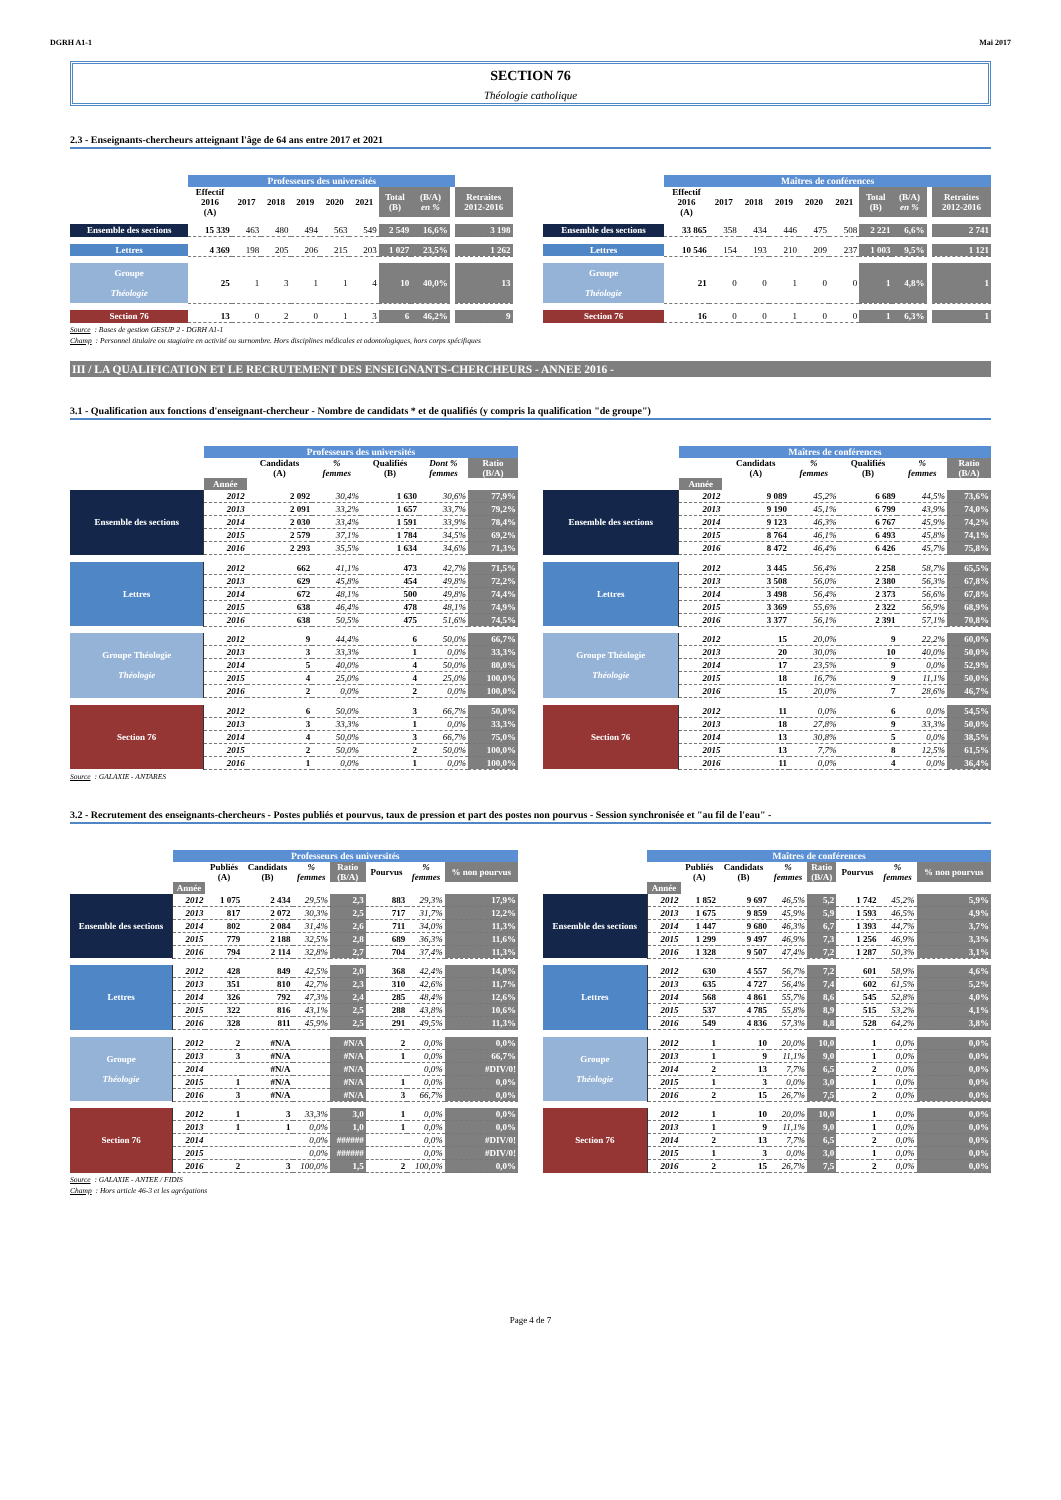DGRH A1-1 Mai 2017
SECTION 76
Théologie catholique
2.3 - Enseignants-chercheurs atteignant l'âge de 64 ans entre 2017 et 2021
| | Professeurs des universités | | | | | | | | | | |
| --- | --- | --- | --- | --- | --- | --- | --- | --- | --- | --- | --- |
| | Effectif 2016 (A) | 2017 | 2018 | 2019 | 2020 | 2021 | Total (B) | (B/A) en % | | Retraites 2012-2016 | |
| Ensemble des sections | 15 339 | 463 | 480 | 494 | 563 | 549 | 2 549 | 16,6% | | 3 198 | |
| Lettres | 4 369 | 198 | 205 | 206 | 215 | 203 | 1 027 | 23,5% | | 1 262 | |
| Groupe Théologie | 25 | 1 | 3 | 1 | 1 | 4 | 10 | 40,0% | | 13 | |
| Section 76 | 13 | 0 | 2 | 0 | 1 | 3 | 6 | 46,2% | | 9 | |
| | Maîtres de conférences | | | | | | | | | |
| --- | --- | --- | --- | --- | --- | --- | --- | --- | --- | --- |
| | Effectif 2016 (A) | 2017 | 2018 | 2019 | 2020 | 2021 | Total (B) | (B/A) en % | | Retraites 2012-2016 |
| Ensemble des sections | 33 865 | 358 | 434 | 446 | 475 | 508 | 2 221 | 6,6% | | 2 741 |
| Lettres | 10 546 | 154 | 193 | 210 | 209 | 237 | 1 003 | 9,5% | | 1 121 |
| Groupe Théologie | 21 | 0 | 0 | 1 | 0 | 0 | 1 | 4,8% | | 1 |
| Section 76 | 16 | 0 | 0 | 1 | 0 | 0 | 1 | 6,3% | | 1 |
Source : Bases de gestion GESUP 2 - DGRH A1-1
Champ : Personnel titulaire ou stagiaire en activité ou surnombre. Hors disciplines médicales et odontologiques, hors corps spécifiques
III / LA QUALIFICATION ET LE RECRUTEMENT DES ENSEIGNANTS-CHERCHEURS - ANNEE 2016 -
3.1 - Qualification aux fonctions d'enseignant-chercheur - Nombre de candidats * et de qualifiés (y compris la qualification "de groupe")
| | Professeurs des universités | | | | | |
| --- | --- | --- | --- | --- | --- | --- |
| | | Candidats (A) | % femmes | Qualifiés (B) | Dont % femmes | Ratio (B/A) |
| | Année | | | | | |
| Ensemble des sections | 2012 | 2 092 | 30,4% | 1 630 | 30,6% | 77,9% |
| | 2013 | 2 091 | 33,2% | 1 657 | 33,7% | 79,2% |
| | 2014 | 2 030 | 33,4% | 1 591 | 33,9% | 78,4% |
| | 2015 | 2 579 | 37,1% | 1 784 | 34,5% | 69,2% |
| | 2016 | 2 293 | 35,5% | 1 634 | 34,6% | 71,3% |
| Lettres | 2012 | 662 | 41,1% | 473 | 42,7% | 71,5% |
| | 2013 | 629 | 45,8% | 454 | 49,8% | 72,2% |
| | 2014 | 672 | 48,1% | 500 | 49,8% | 74,4% |
| | 2015 | 638 | 46,4% | 478 | 48,1% | 74,9% |
| | 2016 | 638 | 50,5% | 475 | 51,6% | 74,5% |
| Groupe Théologie Théologie | 2012 | 9 | 44,4% | 6 | 50,0% | 66,7% |
| | 2013 | 3 | 33,3% | 1 | 0,0% | 33,3% |
| | 2014 | 5 | 40,0% | 4 | 50,0% | 80,0% |
| | 2015 | 4 | 25,0% | 4 | 25,0% | 100,0% |
| | 2016 | 2 | 0,0% | 2 | 0,0% | 100,0% |
| Section 76 | 2012 | 6 | 50,0% | 3 | 66,7% | 50,0% |
| | 2013 | 3 | 33,3% | 1 | 0,0% | 33,3% |
| | 2014 | 4 | 50,0% | 3 | 66,7% | 75,0% |
| | 2015 | 2 | 50,0% | 2 | 50,0% | 100,0% |
| | 2016 | 1 | 0,0% | 1 | 0,0% | 100,0% |
| | Maîtres de conférences | | | | | |
| --- | --- | --- | --- | --- | --- | --- |
| | | Candidats (A) | % femmes | Qualifiés (B) | % femmes | Ratio (B/A) |
| | Année | | | | | |
| Ensemble des sections | 2012 | 9 089 | 45,2% | 6 689 | 44,5% | 73,6% |
| | 2013 | 9 190 | 45,1% | 6 799 | 43,9% | 74,0% |
| | 2014 | 9 123 | 46,3% | 6 767 | 45,9% | 74,2% |
| | 2015 | 8 764 | 46,1% | 6 493 | 45,8% | 74,1% |
| | 2016 | 8 472 | 46,4% | 6 426 | 45,7% | 75,8% |
| Lettres | 2012 | 3 445 | 56,4% | 2 258 | 58,7% | 65,5% |
| | 2013 | 3 508 | 56,0% | 2 380 | 56,3% | 67,8% |
| | 2014 | 3 498 | 56,4% | 2 373 | 56,6% | 67,8% |
| | 2015 | 3 369 | 55,6% | 2 322 | 56,9% | 68,9% |
| | 2016 | 3 377 | 56,1% | 2 391 | 57,1% | 70,8% |
| Groupe Théologie Théologie | 2012 | 15 | 20,0% | 9 | 22,2% | 60,0% |
| | 2013 | 20 | 30,0% | 10 | 40,0% | 50,0% |
| | 2014 | 17 | 23,5% | 9 | 0,0% | 52,9% |
| | 2015 | 18 | 16,7% | 9 | 11,1% | 50,0% |
| | 2016 | 15 | 20,0% | 7 | 28,6% | 46,7% |
| Section 76 | 2012 | 11 | 0,0% | 6 | 0,0% | 54,5% |
| | 2013 | 18 | 27,8% | 9 | 33,3% | 50,0% |
| | 2014 | 13 | 30,8% | 5 | 0,0% | 38,5% |
| | 2015 | 13 | 7,7% | 8 | 12,5% | 61,5% |
| | 2016 | 11 | 0,0% | 4 | 0,0% | 36,4% |
Source : GALAXIE - ANTARES
3.2 - Recrutement des enseignants-chercheurs - Postes publiés et pourvus, taux de pression et part des postes non pourvus - Session synchronisée et "au fil de l'eau" -
| | Professeurs des universités | | | | | | | |
| --- | --- | --- | --- | --- | --- | --- | --- | --- |
| | | Publiés (A) | Candidats (B) | % femmes | Ratio (B/A) | Pourvus | % femmes | % non pourvus |
| | Année | | | | | | | |
| Ensemble des sections | 2012 | 1 075 | 2 434 | 29,5% | 2,3 | 883 | 29,3% | 17,9% |
| | 2013 | 817 | 2 072 | 30,3% | 2,5 | 717 | 31,7% | 12,2% |
| | 2014 | 802 | 2 084 | 31,4% | 2,6 | 711 | 34,0% | 11,3% |
| | 2015 | 779 | 2 188 | 32,5% | 2,8 | 689 | 36,3% | 11,6% |
| | 2016 | 794 | 2 114 | 32,8% | 2,7 | 704 | 37,4% | 11,3% |
| Lettres | 2012 | 428 | 849 | 42,5% | 2,0 | 368 | 42,4% | 14,0% |
| | 2013 | 351 | 810 | 42,7% | 2,3 | 310 | 42,6% | 11,7% |
| | 2014 | 326 | 792 | 47,3% | 2,4 | 285 | 48,4% | 12,6% |
| | 2015 | 322 | 816 | 43,1% | 2,5 | 288 | 43,8% | 10,6% |
| | 2016 | 328 | 811 | 45,9% | 2,5 | 291 | 49,5% | 11,3% |
| Groupe Théologie | 2012 | 2 | #N/A | | #N/A | 2 | 0,0% | 0,0% |
| | 2013 | 3 | #N/A | | #N/A | 1 | 0,0% | 66,7% |
| | 2014 | | #N/A | | #N/A | | 0,0% | #DIV/0! |
| | 2015 | 1 | #N/A | | #N/A | 1 | 0,0% | 0,0% |
| | 2016 | 3 | #N/A | | #N/A | 3 | 66,7% | 0,0% |
| Section 76 | 2012 | 1 | 3 | 33,3% | 3,0 | 1 | 0,0% | 0,0% |
| | 2013 | 1 | 1 | 0,0% | 1,0 | 1 | 0,0% | 0,0% |
| | 2014 | | | 0,0% | ###### | | 0,0% | #DIV/0! |
| | 2015 | | | 0,0% | ###### | | 0,0% | #DIV/0! |
| | 2016 | 2 | 3 | 100,0% | 1,5 | 2 | 100,0% | 0,0% |
| | Maîtres de conférences | | | | | | | |
| --- | --- | --- | --- | --- | --- | --- | --- | --- |
| | | Publiés (A) | Candidats (B) | % femmes | Ratio (B/A) | Pourvus | % femmes | % non pourvus |
| | Année | | | | | | | |
| Ensemble des sections | 2012 | 1 852 | 9 697 | 46,5% | 5,2 | 1 742 | 45,2% | 5,9% |
| | 2013 | 1 675 | 9 859 | 45,9% | 5,9 | 1 593 | 46,5% | 4,9% |
| | 2014 | 1 447 | 9 680 | 46,3% | 6,7 | 1 393 | 44,7% | 3,7% |
| | 2015 | 1 299 | 9 497 | 46,9% | 7,3 | 1 256 | 46,9% | 3,3% |
| | 2016 | 1 328 | 9 507 | 47,4% | 7,2 | 1 287 | 50,3% | 3,1% |
| Lettres | 2012 | 630 | 4 557 | 56,7% | 7,2 | 601 | 58,9% | 4,6% |
| | 2013 | 635 | 4 727 | 56,4% | 7,4 | 602 | 61,5% | 5,2% |
| | 2014 | 568 | 4 861 | 55,7% | 8,6 | 545 | 52,8% | 4,0% |
| | 2015 | 537 | 4 785 | 55,8% | 8,9 | 515 | 53,2% | 4,1% |
| | 2016 | 549 | 4 836 | 57,3% | 8,8 | 528 | 64,2% | 3,8% |
| Groupe Théologie | 2012 | 1 | 10 | 20,0% | 10,0 | 1 | 0,0% | 0,0% |
| | 2013 | 1 | 9 | 11,1% | 9,0 | 1 | 0,0% | 0,0% |
| | 2014 | 2 | 13 | 7,7% | 6,5 | 2 | 0,0% | 0,0% |
| | 2015 | 1 | 3 | 0,0% | 3,0 | 1 | 0,0% | 0,0% |
| | 2016 | 2 | 15 | 26,7% | 7,5 | 2 | 0,0% | 0,0% |
| Section 76 | 2012 | 1 | 10 | 20,0% | 10,0 | 1 | 0,0% | 0,0% |
| | 2013 | 1 | 9 | 11,1% | 9,0 | 1 | 0,0% | 0,0% |
| | 2014 | 2 | 13 | 7,7% | 6,5 | 2 | 0,0% | 0,0% |
| | 2015 | 1 | 3 | 0,0% | 3,0 | 1 | 0,0% | 0,0% |
| | 2016 | 2 | 15 | 26,7% | 7,5 | 2 | 0,0% | 0,0% |
Source : GALAXIE - ANTEE / FIDIS
Champ : Hors article 46-3 et les agrégations
Page 4 de 7